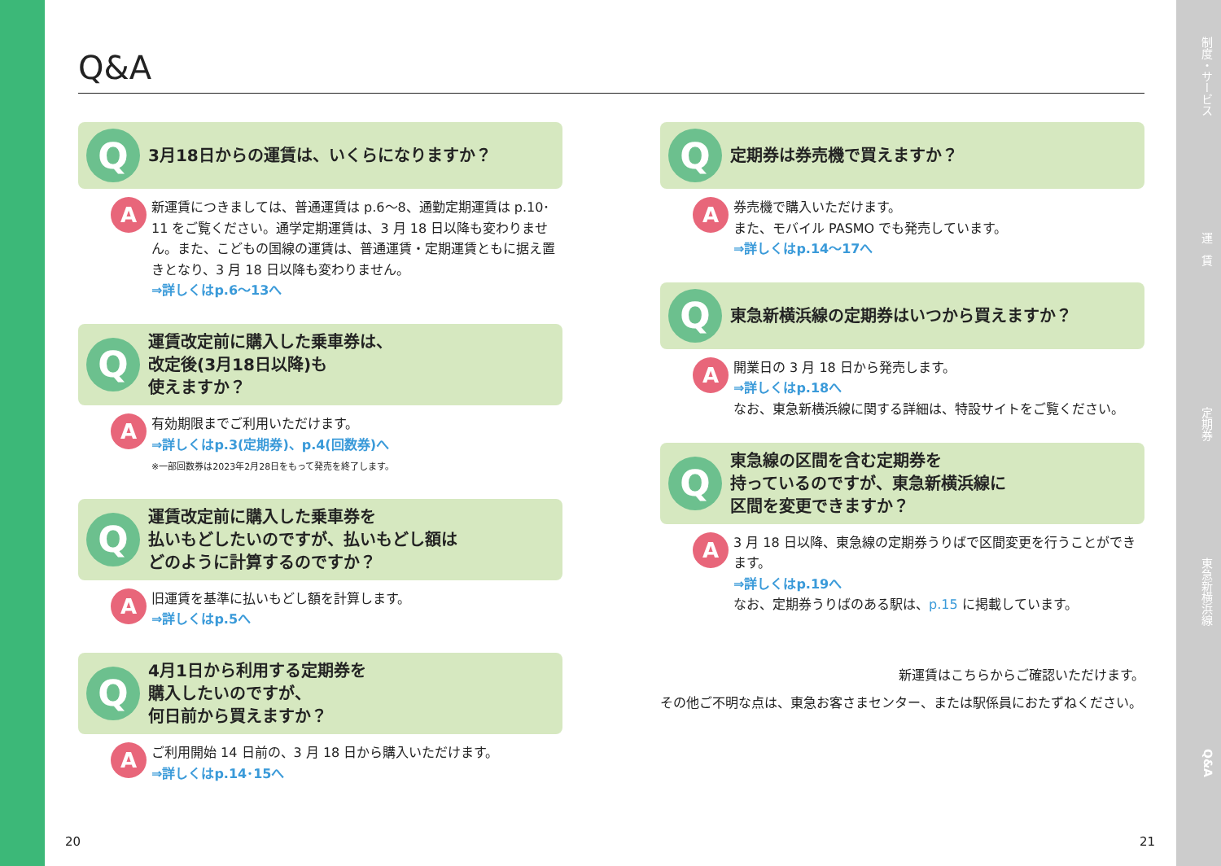Q&A
Q
3月18日からの運賃は、いくらになりますか？
A
新運賃につきましては、普通運賃は p.6～8、通勤定期運賃は p.10･11 をご覧ください。通学定期運賃は、3 月 18 日以降も変わりません。また、こどもの国線の運賃は、普通運賃・定期運賃ともに据え置きとなり、3 月 18 日以降も変わりません。
⇒詳しくはp.6～13へ
Q
運賃改定前に購入した乗車券は、
改定後(3月18日以降)も
使えますか？
A
有効期限までご利用いただけます。
⇒詳しくはp.3(定期券)、p.4(回数券)へ
※一部回数券は2023年2月28日をもって発売を終了します。
Q
運賃改定前に購入した乗車券を
払いもどしたいのですが、払いもどし額は
どのように計算するのですか？
A
旧運賃を基準に払いもどし額を計算します。
⇒詳しくはp.5へ
Q
4月1日から利用する定期券を
購入したいのですが、
何日前から買えますか？
A
ご利用開始 14 日前の、3 月 18 日から購入いただけます。
⇒詳しくはp.14･15へ
Q
定期券は券売機で買えますか？
A
券売機で購入いただけます。
また、モバイル PASMO でも発売しています。
⇒詳しくはp.14～17へ
Q
東急新横浜線の定期券はいつから買えますか？
A
開業日の 3 月 18 日から発売します。
⇒詳しくはp.18へ
なお、東急新横浜線に関する詳細は、特設サイトをご覧ください。
Q
東急線の区間を含む定期券を
持っているのですが、東急新横浜線に
区間を変更できますか？
A
3 月 18 日以降、東急線の定期券うりばで区間変更を行うことができます。
⇒詳しくはp.19へ
なお、定期券うりばのある駅は、p.15 に掲載しています。
新運賃はこちらからご確認いただけます。
その他ご不明な点は、東急お客さまセンター、または駅係員におたずねください。
20 21
制度・サービス
運　賃
定期券
東急新横浜線
Q&A